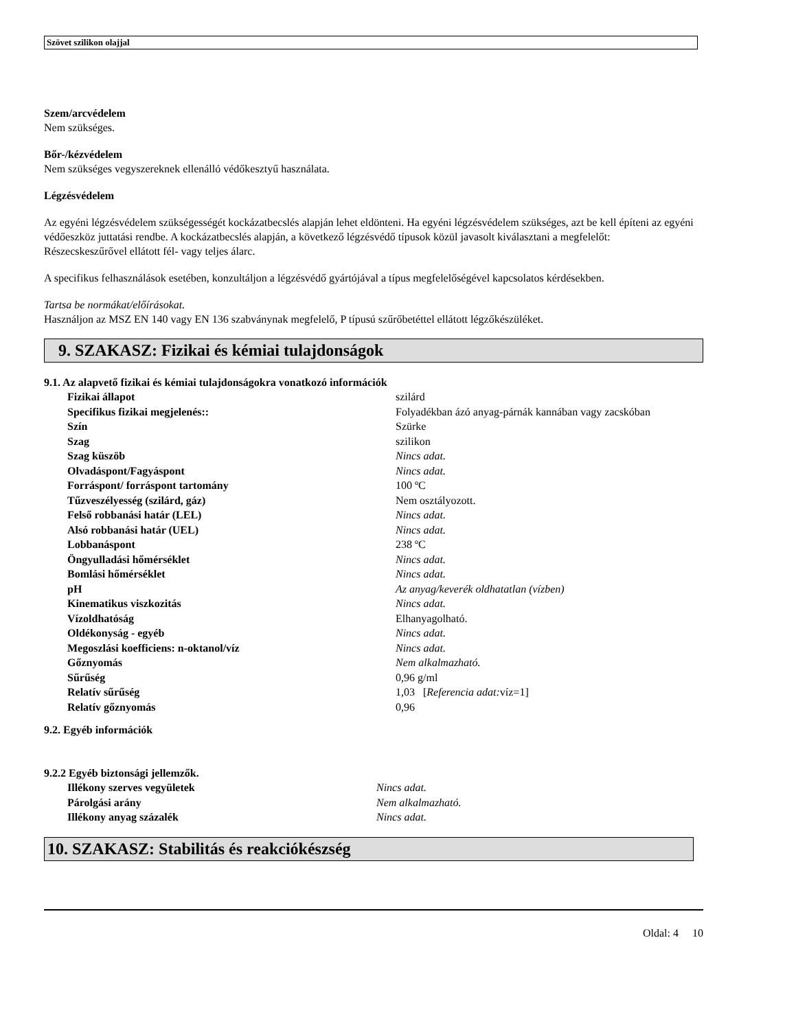Szövet szilikon olajjal
Szem/arcvédelem
Nem szükséges.
Bőr-/kézvédelem
Nem szükséges vegyszereknek ellenálló védőkesztyű használata.
Légzésvédelem
Az egyéni légzésvédelem szükségességét kockázatbecslés alapján lehet eldönteni. Ha egyéni légzésvédelem szükséges, azt be kell építeni az egyéni védőeszköz juttatási rendbe. A kockázatbecslés alapján, a következő légzésvédő típusok közül javasolt kiválasztani a megfelelőt:
Részecskeszűrővel ellátott fél- vagy teljes álarc.
A specifikus felhasználások esetében, konzultáljon a légzésvédő gyártójával a típus megfelelőségével kapcsolatos kérdésekben.
Tartsa be normákat/előírásokat.
Használjon az MSZ EN 140 vagy EN 136 szabványnak megfelelő, P típusú szűrőbetéttel ellátott légzőkészüléket.
9. SZAKASZ: Fizikai és kémiai tulajdonságok
9.1. Az alapvető fizikai és kémiai tulajdonságokra vonatkozó információk
| Fizikai állapot | szilárd |
| Specifikus fizikai megjelenés:: | Folyadékban ázó anyag-párnák kannában vagy zacskóban |
| Szín | Szürke |
| Szag | szilikon |
| Szag küszöb | Nincs adat. |
| Olvadáspont/Fagyáspont | Nincs adat. |
| Forráspont/ forráspont tartomány | 100 ºC |
| Tűzveszélyesség (szilárd, gáz) | Nem osztályozott. |
| Felső robbanási határ (LEL) | Nincs adat. |
| Alsó robbanási határ (UEL) | Nincs adat. |
| Lobbanáspont | 238 ºC |
| Öngyulladási hőmérséklet | Nincs adat. |
| Bomlási hőmérséklet | Nincs adat. |
| pH | Az anyag/keverék oldhatatlan (vízben) |
| Kinematikus viszkozitás | Nincs adat. |
| Vízoldhatóság | Elhanyagolható. |
| Oldékonyság - egyéb | Nincs adat. |
| Megoszlási koefficiens: n-oktanol/víz | Nincs adat. |
| Gőznyomás | Nem alkalmazható. |
| Sűrűség | 0,96 g/ml |
| Relatív sűrűség | 1,03 [ Referencia adat: víz=1] |
| Relatív gőznyomás | 0,96 |
9.2. Egyéb információk
9.2.2 Egyéb biztonsági jellemzők.
| Illékony szerves vegyületek | Nincs adat. |
| Párolgási arány | Nem alkalmazható. |
| Illékony anyag százalék | Nincs adat. |
10. SZAKASZ: Stabilitás és reakciókészség
Oldal: 4 10